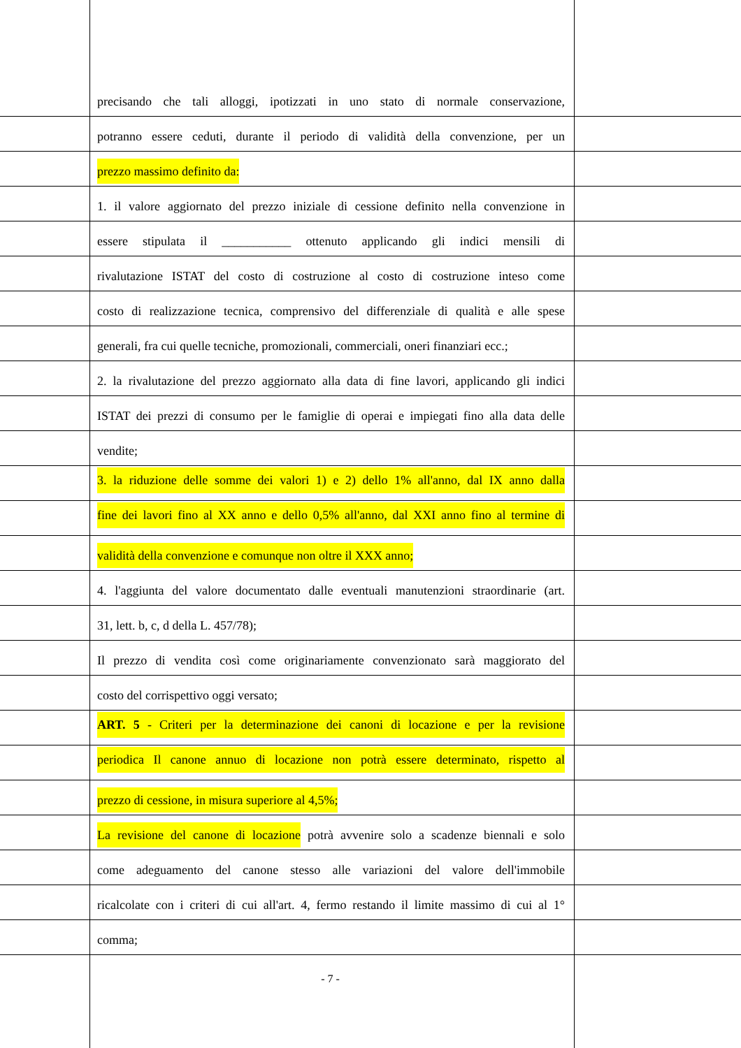precisando che tali alloggi, ipotizzati in uno stato di normale conservazione,
potranno essere ceduti, durante il periodo di validità della convenzione, per un
prezzo massimo definito da:
1. il valore aggiornato del prezzo iniziale di cessione definito nella convenzione in
essere stipulata il ___________ ottenuto applicando gli indici mensili di
rivalutazione ISTAT del costo di costruzione al costo di costruzione inteso come
costo di realizzazione tecnica, comprensivo del differenziale di qualità e alle spese
generali, fra cui quelle tecniche, promozionali, commerciali, oneri finanziari ecc.;
2. la rivalutazione del prezzo aggiornato alla data di fine lavori, applicando gli indici
ISTAT dei prezzi di consumo per le famiglie di operai e impiegati fino alla data delle
vendite;
3. la riduzione delle somme dei valori 1) e 2) dello 1% all'anno, dal IX anno dalla
fine dei lavori fino al XX anno e dello 0,5% all'anno, dal XXI anno fino al termine di
validità della convenzione e comunque non oltre il XXX anno;
4. l'aggiunta del valore documentato dalle eventuali manutenzioni straordinarie (art.
31, lett. b, c, d della L. 457/78);
Il prezzo di vendita così come originariamente convenzionato sarà maggiorato del
costo del corrispettivo oggi versato;
ART. 5 - Criteri per la determinazione dei canoni di locazione e per la revisione
periodica Il canone annuo di locazione non potrà essere determinato, rispetto al
prezzo di cessione, in misura superiore al 4,5%;
La revisione del canone di locazione potrà avvenire solo a scadenze biennali e solo
come adeguamento del canone stesso alle variazioni del valore dell'immobile
ricalcolate con i criteri di cui all'art. 4, fermo restando il limite massimo di cui al 1°
comma;
- 7 -